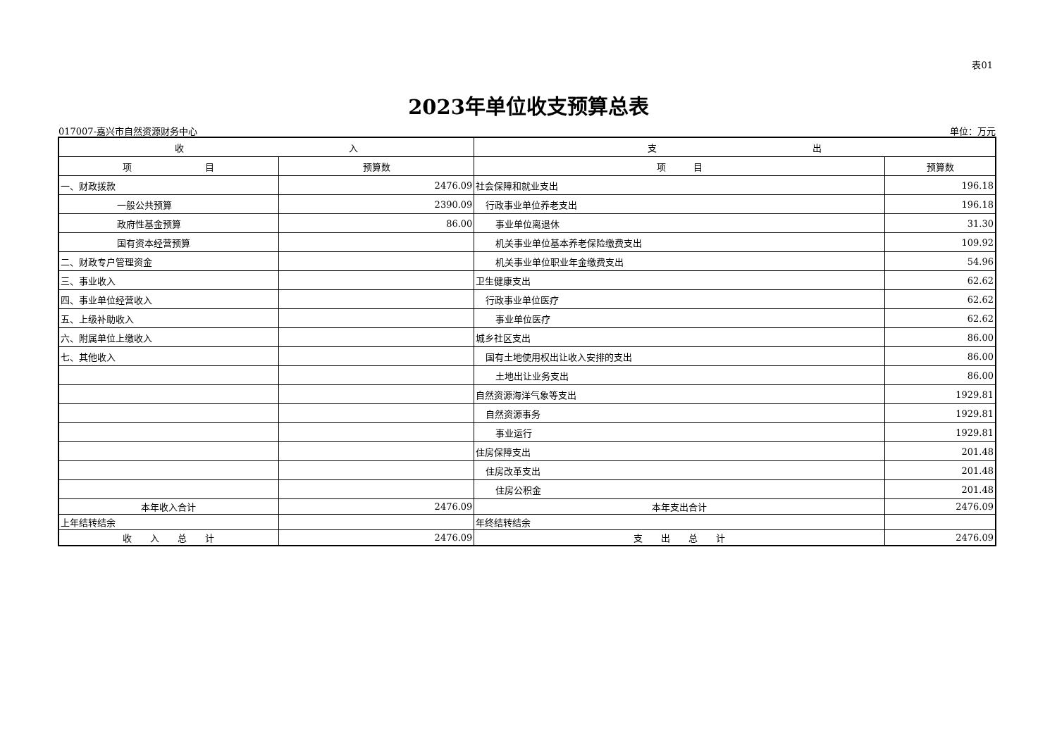表01
2023年单位收支预算总表
017007-嘉兴市自然资源财务中心 单位：万元
| 收 入 | | 支 出 | |
| --- | --- | --- | --- |
| 项 目 | 预算数 | 项 目 | 预算数 |
| 一、财政拨款 | 2476.09 | 社会保障和就业支出 | 196.18 |
| 一般公共预算 | 2390.09 | 行政事业单位养老支出 | 196.18 |
| 政府性基金预算 | 86.00 | 事业单位离退休 | 31.30 |
| 国有资本经营预算 | | 机关事业单位基本养老保险缴费支出 | 109.92 |
| 二、财政专户管理资金 | | 机关事业单位职业年金缴费支出 | 54.96 |
| 三、事业收入 | | 卫生健康支出 | 62.62 |
| 四、事业单位经营收入 | | 行政事业单位医疗 | 62.62 |
| 五、上级补助收入 | | 事业单位医疗 | 62.62 |
| 六、附属单位上缴收入 | | 城乡社区支出 | 86.00 |
| 七、其他收入 | | 国有土地使用权出让收入安排的支出 | 86.00 |
| | | 土地出让业务支出 | 86.00 |
| | | 自然资源海洋气象等支出 | 1929.81 |
| | | 自然资源事务 | 1929.81 |
| | | 事业运行 | 1929.81 |
| | | 住房保障支出 | 201.48 |
| | | 住房改革支出 | 201.48 |
| | | 住房公积金 | 201.48 |
| 本年收入合计 | 2476.09 | 本年支出合计 | 2476.09 |
| 上年结转结余 | | 年终结转结余 | |
| 收 入 总 计 | 2476.09 | 支 出 总 计 | 2476.09 |